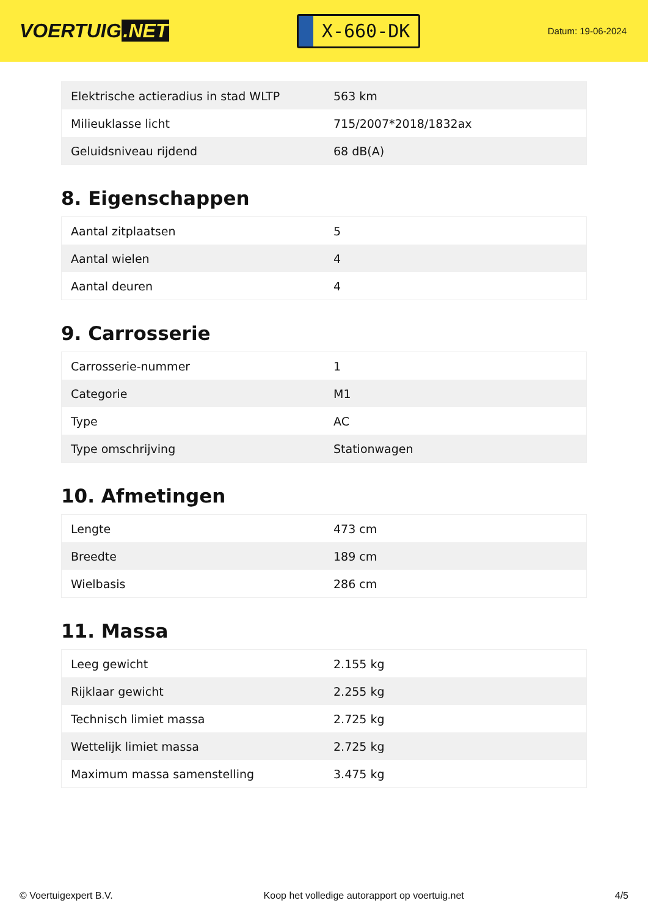VOERTUIG.NET
X-660-DK
Datum: 19-06-2024
| Elektrische actieradius in stad WLTP | 563 km |
| Milieuklasse licht | 715/2007*2018/1832ax |
| Geluidsniveau rijdend | 68 dB(A) |
8. Eigenschappen
| Aantal zitplaatsen | 5 |
| Aantal wielen | 4 |
| Aantal deuren | 4 |
9. Carrosserie
| Carrosserie-nummer | 1 |
| Categorie | M1 |
| Type | AC |
| Type omschrijving | Stationwagen |
10. Afmetingen
| Lengte | 473 cm |
| Breedte | 189 cm |
| Wielbasis | 286 cm |
11. Massa
| Leeg gewicht | 2.155 kg |
| Rijklaar gewicht | 2.255 kg |
| Technisch limiet massa | 2.725 kg |
| Wettelijk limiet massa | 2.725 kg |
| Maximum massa samenstelling | 3.475 kg |
© Voertuigexpert B.V. Koop het volledige autorapport op voertuig.net 4/5